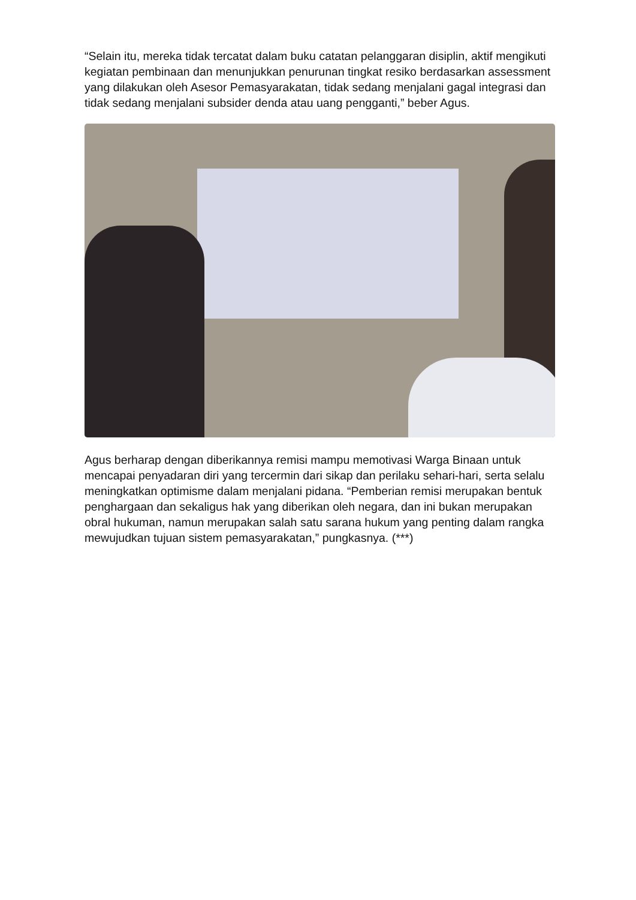“Selain itu, mereka tidak tercatat dalam buku catatan pelanggaran disiplin, aktif mengikuti kegiatan pembinaan dan menunjukkan penurunan tingkat resiko berdasarkan assessment yang dilakukan oleh Asesor Pemasyarakatan, tidak sedang menjalani gagal integrasi dan tidak sedang menjalani subsider denda atau uang pengganti,” beber Agus.
Agus berharap dengan diberikannya remisi mampu memotivasi Warga Binaan untuk mencapai penyadaran diri yang tercermin dari sikap dan perilaku sehari-hari, serta selalu meningkatkan optimisme dalam menjalani pidana. “Pemberian remisi merupakan bentuk penghargaan dan sekaligus hak yang diberikan oleh negara, dan ini bukan merupakan obral hukuman, namun merupakan salah satu sarana hukum yang penting dalam rangka mewujudkan tujuan sistem pemasyarakatan,” pungkasnya. (***)